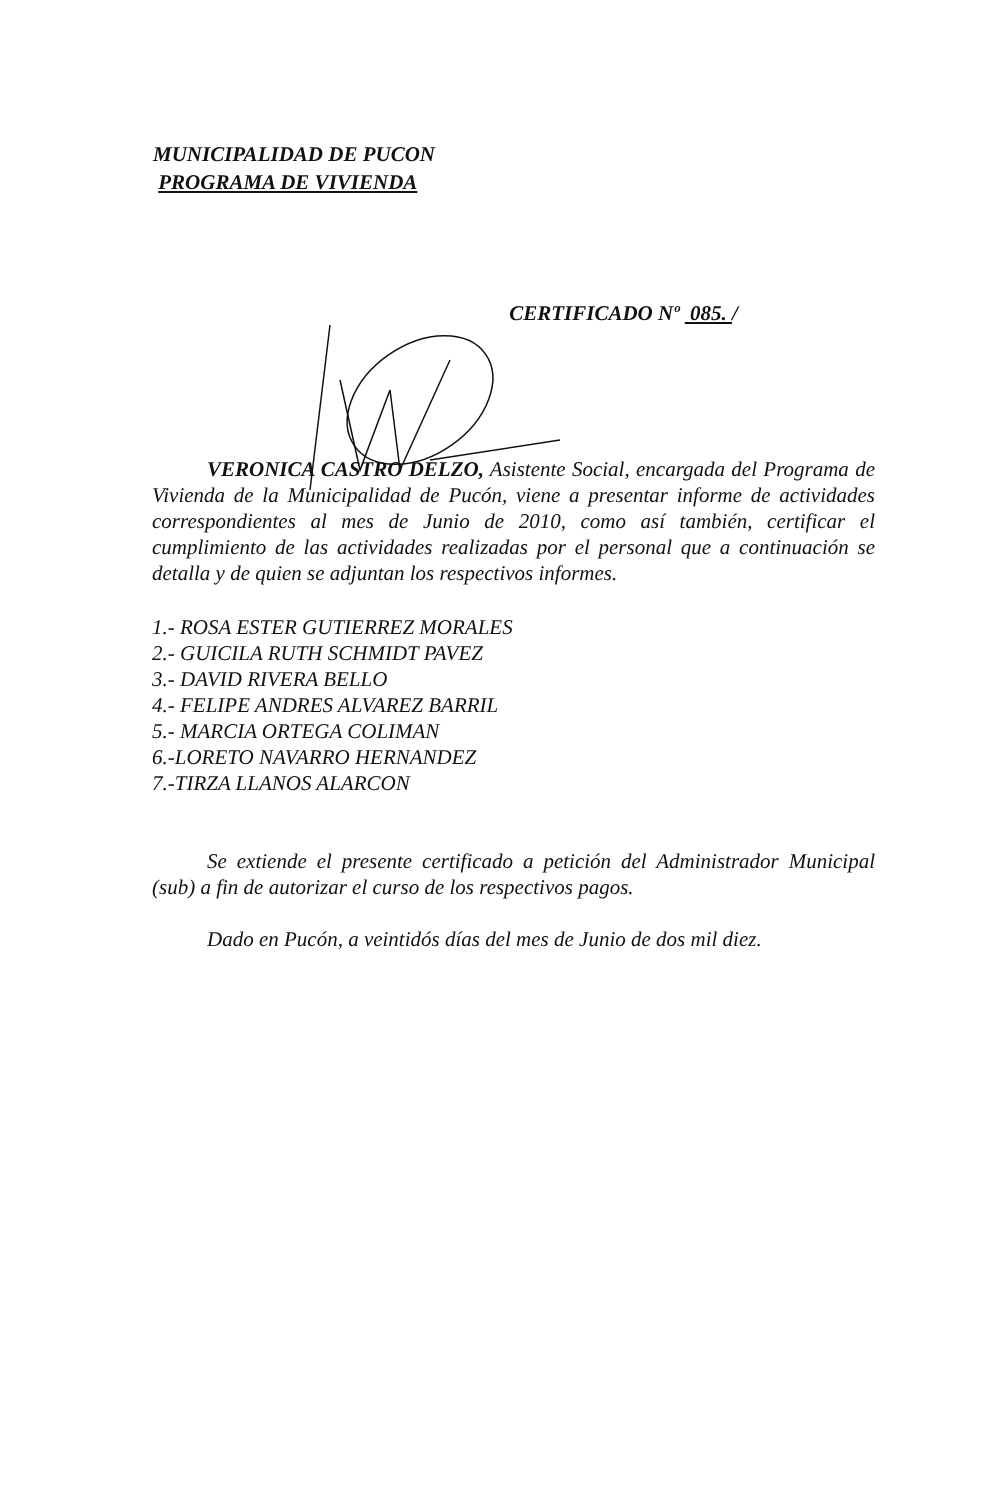MUNICIPALIDAD DE PUCON
PROGRAMA DE VIVIENDA
CERTIFICADO Nº 085. /
VERONICA CASTRO DELZO, Asistente Social, encargada del Programa de Vivienda de la Municipalidad de Pucón, viene a presentar informe de actividades correspondientes al mes de Junio de 2010, como así también, certificar el cumplimiento de las actividades realizadas por el personal que a continuación se detalla y de quien se adjuntan los respectivos informes.
1.- ROSA ESTER GUTIERREZ MORALES
2.- GUICILA RUTH SCHMIDT PAVEZ
3.- DAVID RIVERA BELLO
4.- FELIPE ANDRES ALVAREZ BARRIL
5.- MARCIA ORTEGA COLIMAN
6.-LORETO NAVARRO HERNANDEZ
7.-TIRZA LLANOS ALARCON
Se extiende el presente certificado a petición del Administrador Municipal (sub) a fin de autorizar el curso de los respectivos pagos.
Dado en Pucón, a veintidós días del mes de Junio de dos mil diez.